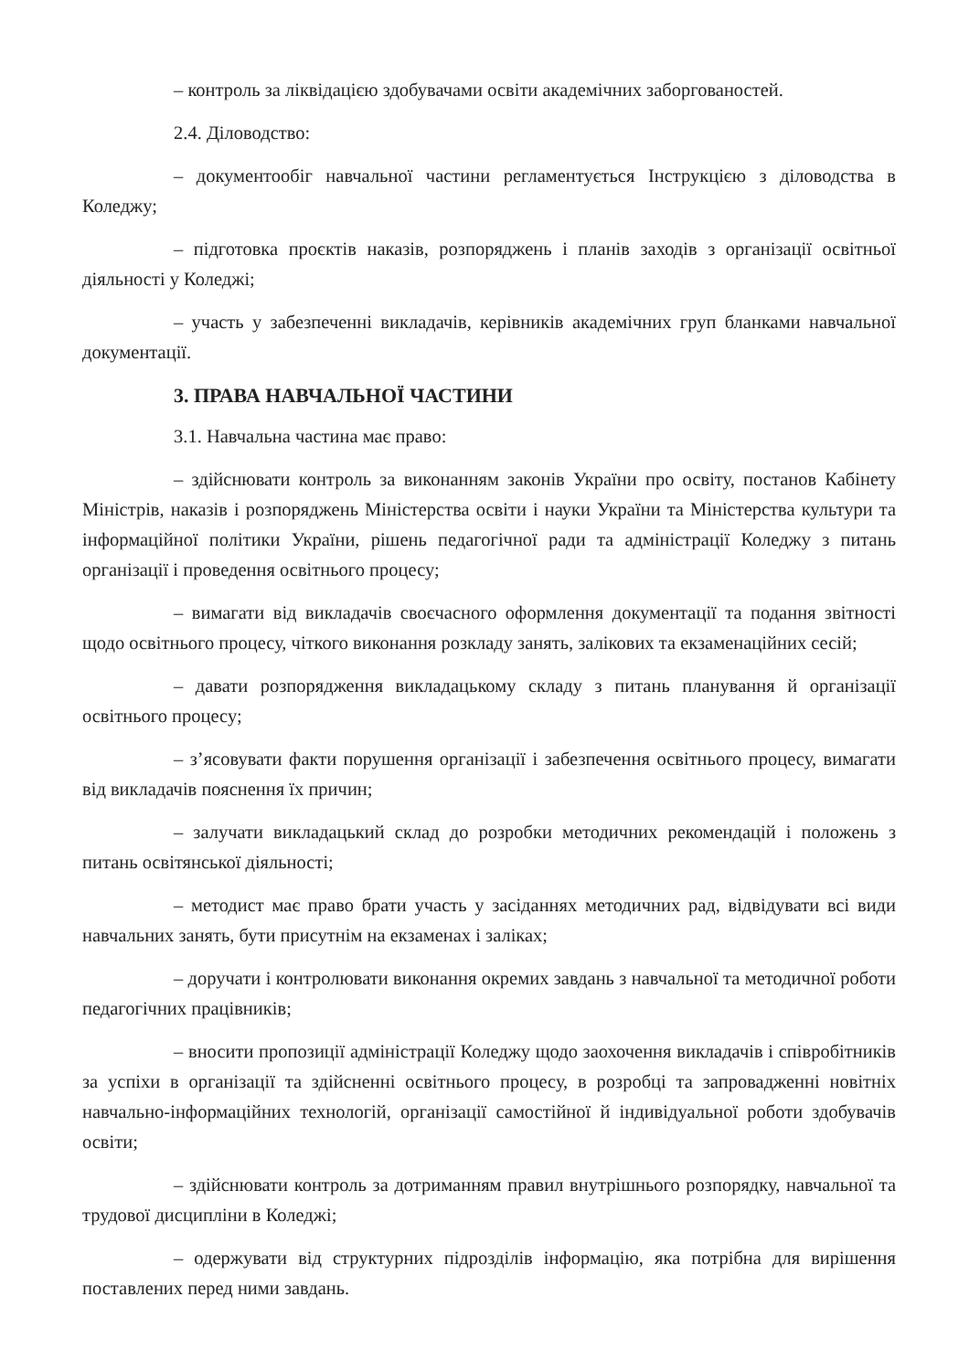– контроль за ліквідацією здобувачами освіти академічних заборгованостей.
2.4. Діловодство:
– документообіг навчальної частини регламентується Інструкцією з діловодства в Коледжу;
– підготовка проєктів наказів, розпоряджень і планів заходів з організації освітньої діяльності у Коледжі;
– участь у забезпеченні викладачів, керівників академічних груп бланками навчальної документації.
3. ПРАВА НАВЧАЛЬНОЇ ЧАСТИНИ
3.1. Навчальна частина має право:
– здійснювати контроль за виконанням законів України про освіту, постанов Кабінету Міністрів, наказів і розпоряджень Міністерства освіти і науки України та Міністерства культури та інформаційної політики України, рішень педагогічної ради та адміністрації Коледжу з питань організації і проведення освітнього процесу;
– вимагати від викладачів своєчасного оформлення документації та подання звітності щодо освітнього процесу, чіткого виконання розкладу занять, залікових та екзаменаційних сесій;
– давати розпорядження викладацькому складу з питань планування й організації освітнього процесу;
– з’ясовувати факти порушення організації і забезпечення освітнього процесу, вимагати від викладачів пояснення їх причин;
– залучати викладацький склад до розробки методичних рекомендацій і положень з питань освітянської діяльності;
– методист має право брати участь у засіданнях методичних рад, відвідувати всі види навчальних занять, бути присутнім на екзаменах і заліках;
– доручати і контролювати виконання окремих завдань з навчальної та методичної роботи педагогічних працівників;
– вносити пропозиції адміністрації Коледжу щодо заохочення викладачів і співробітників за успіхи в організації та здійсненні освітнього процесу, в розробці та запровадженні новітніх навчально-інформаційних технологій, організації самостійної й індивідуальної роботи здобувачів освіти;
– здійснювати контроль за дотриманням правил внутрішнього розпорядку, навчальної та трудової дисципліни в Коледжі;
– одержувати від структурних підрозділів інформацію, яка потрібна для вирішення поставлених перед ними завдань.